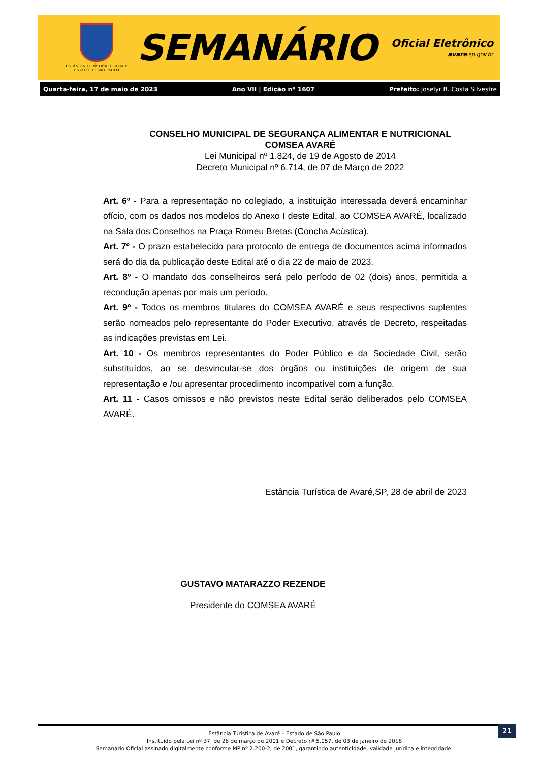ESTÂNCIA TURÍSTICA DE AVARÉ
ESTADO DE SÃO PAULO
SEMANÁRIO
Oficial Eletrônico
avare.sp.gov.br
Quarta-feira, 17 de maio de 2023 Ano VII | Edição nº 1607 Prefeito: Joselyr B. Costa Silvestre
CONSELHO MUNICIPAL DE SEGURANÇA ALIMENTAR E NUTRICIONAL
COMSEA AVARÉ
Lei Municipal nº 1.824, de 19 de Agosto de 2014
Decreto Municipal nº 6.714, de 07 de Março de 2022
Art. 6º - Para a representação no colegiado, a instituição interessada deverá encaminhar ofício, com os dados nos modelos do Anexo I deste Edital, ao COMSEA AVARÉ, localizado na Sala dos Conselhos na Praça Romeu Bretas (Concha Acústica).
Art. 7º - O prazo estabelecido para protocolo de entrega de documentos acima informados será do dia da publicação deste Edital até o dia 22 de maio de 2023.
Art. 8º - O mandato dos conselheiros será pelo período de 02 (dois) anos, permitida a recondução apenas por mais um período.
Art. 9º - Todos os membros titulares do COMSEA AVARÉ e seus respectivos suplentes serão nomeados pelo representante do Poder Executivo, através de Decreto, respeitadas as indicações previstas em Lei.
Art. 10 - Os membros representantes do Poder Público e da Sociedade Civil, serão substituídos, ao se desvincular-se dos órgãos ou instituições de origem de sua representação e /ou apresentar procedimento incompatível com a função.
Art. 11 - Casos omissos e não previstos neste Edital serão deliberados pelo COMSEA AVARÉ.
Estância Turística de Avaré,SP, 28 de abril de 2023
GUSTAVO MATARAZZO REZENDE
Presidente do COMSEA AVARÉ
21
Estância Turística de Avaré – Estado de São Paulo
Instituído pela Lei nº 37, de 28 de março de 2001 e Decreto nº 5.057, de 03 de janeiro de 2018
Semanário Oficial assinado digitalmente conforme MP nº 2.200-2, de 2001, garantindo autenticidade, validade jurídica e integridade.